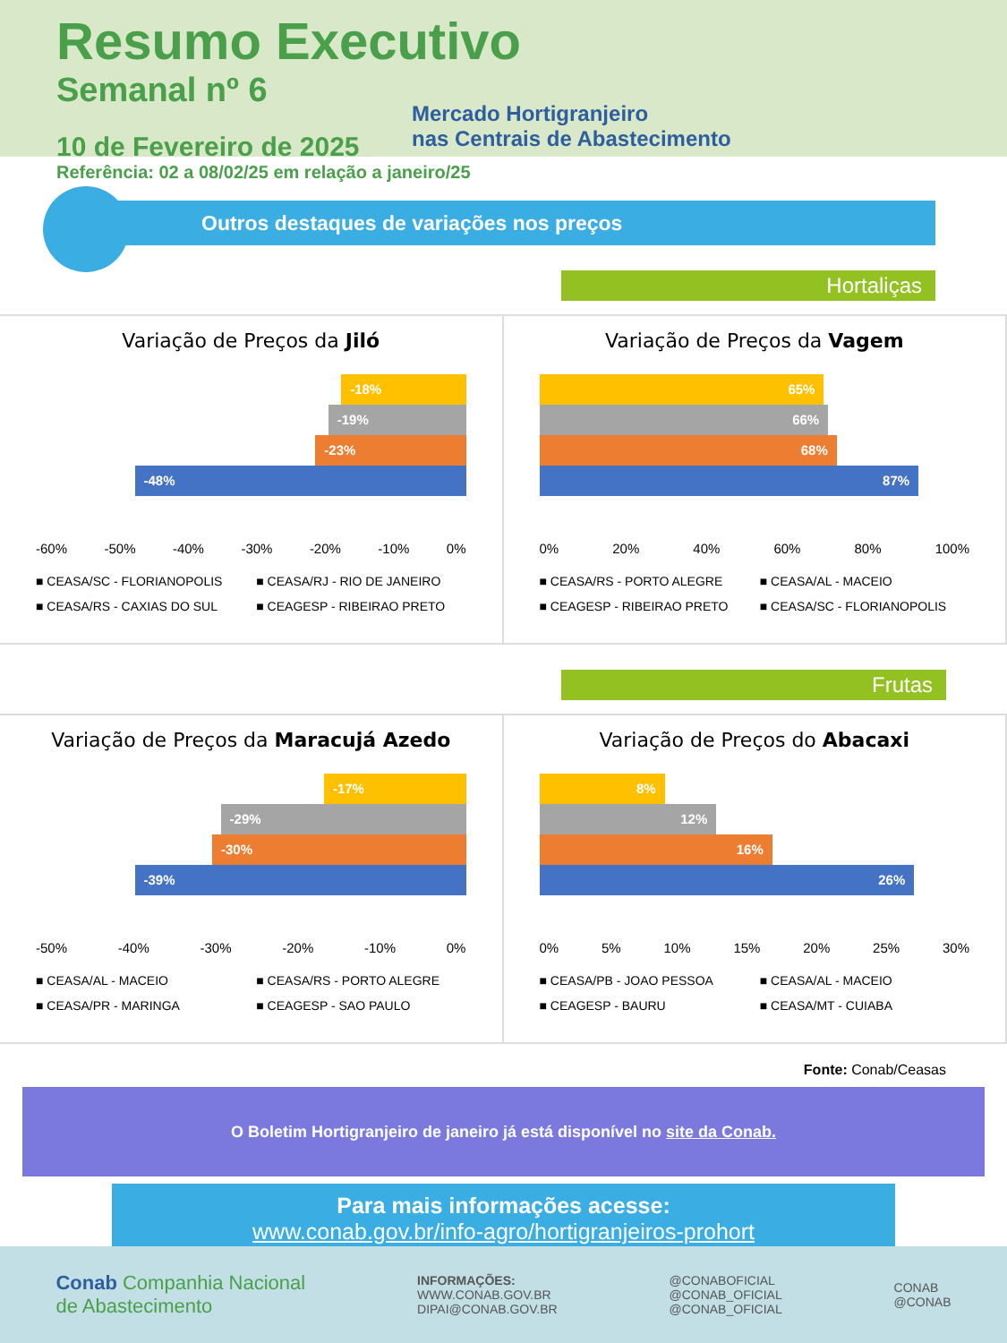Resumo Executivo
Semanal nº 6
Mercado Hortigranjeiro
nas Centrais de Abastecimento
10 de Fevereiro de 2025
Referência: 02 a 08/02/25 em relação a janeiro/25
Outros destaques de variações nos preços
Hortaliças
Variação de Preços da Jiló
-18%
-19%
-23%
-48%
-60% -50% -40% -30% -20% -10% 0%
■ CEASA/SC - FLORIANOPOLIS ■ CEASA/RJ - RIO DE JANEIRO ■ CEASA/RS - CAXIAS DO SUL ■ CEAGESP - RIBEIRAO PRETO
Variação de Preços da Vagem
65%
66%
68%
87%
0% 20% 40% 60% 80% 100%
■ CEASA/RS - PORTO ALEGRE ■ CEASA/AL - MACEIO ■ CEAGESP - RIBEIRAO PRETO ■ CEASA/SC - FLORIANOPOLIS
Frutas
Variação de Preços da Maracujá Azedo
-17%
-29%
-30%
-39%
-50% -40% -30% -20% -10% 0%
■ CEASA/AL - MACEIO ■ CEASA/RS - PORTO ALEGRE ■ CEASA/PR - MARINGA ■ CEAGESP - SAO PAULO
Variação de Preços do Abacaxi
8%
12%
16%
26%
0% 5% 10% 15% 20% 25% 30%
■ CEASA/PB - JOAO PESSOA ■ CEASA/AL - MACEIO ■ CEAGESP - BAURU ■ CEASA/MT - CUIABA
Fonte: Conab/Ceasas
O Boletim Hortigranjeiro de janeiro já está disponível no site da Conab.
Para mais informações acesse:
www.conab.gov.br/info-agro/hortigranjeiros-prohort
Conab Companhia Nacional
de Abastecimento
INFORMAÇÕES:
WWW.CONAB.GOV.BR
DIPAI@CONAB.GOV.BR
@CONABOFICIAL
@CONAB_OFICIAL
@CONAB_OFICIAL
CONAB
@CONAB